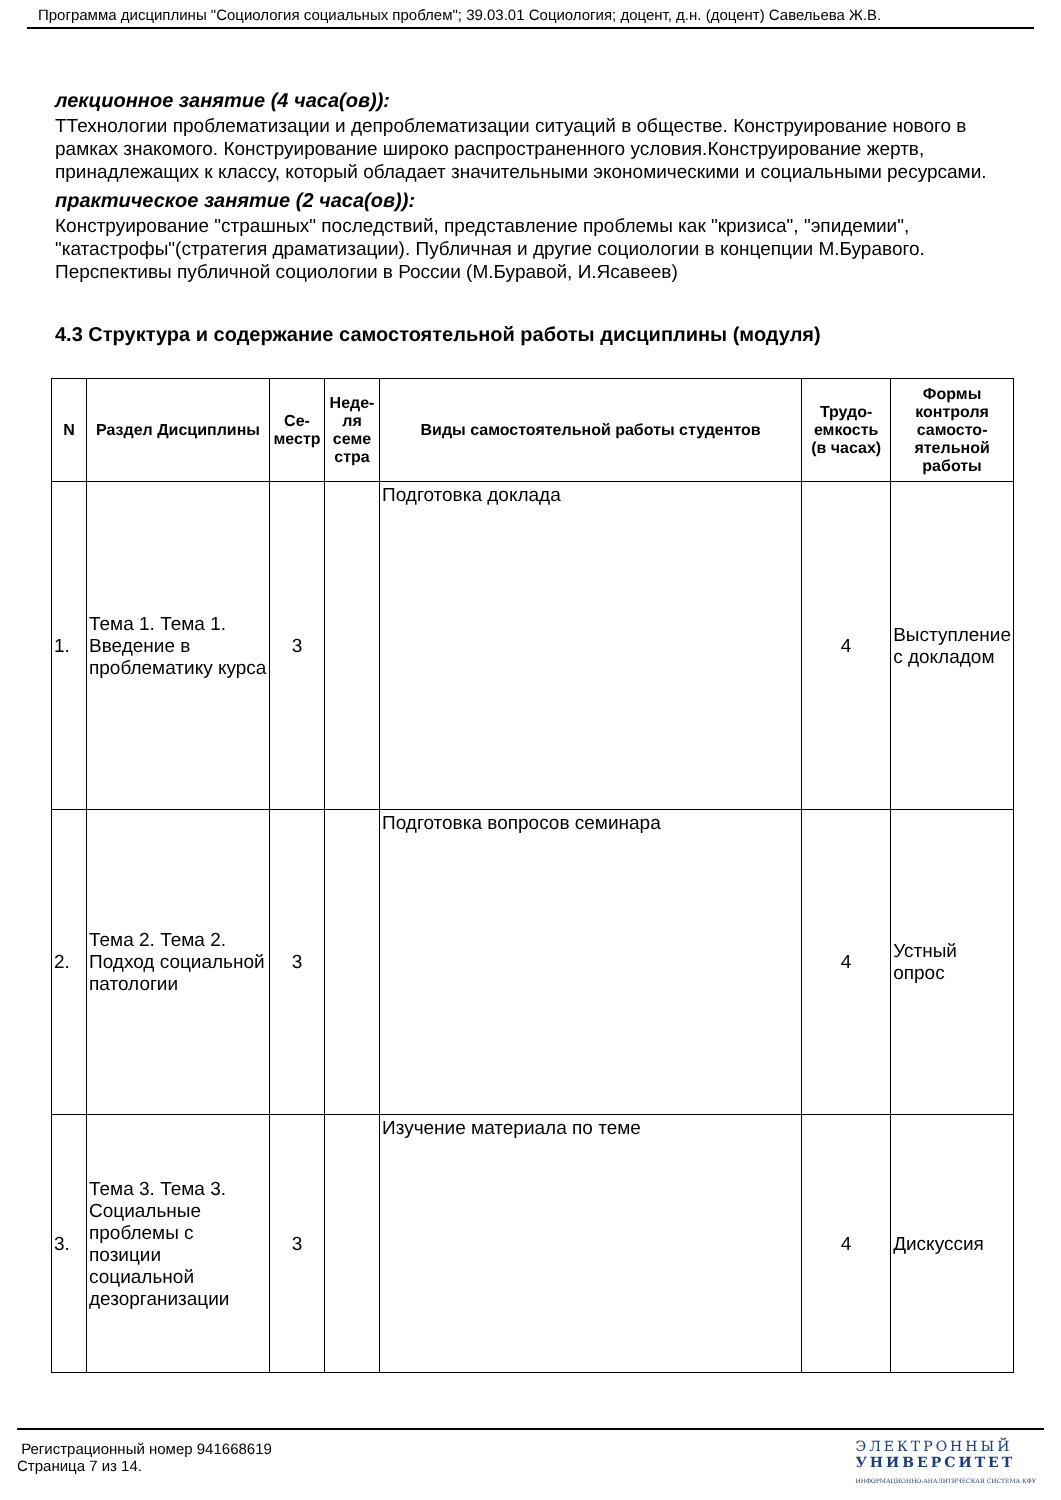Программа дисциплины "Социология социальных проблем"; 39.03.01 Социология; доцент, д.н. (доцент) Савельева Ж.В.
лекционное занятие (4 часа(ов)):
ТТехнологии проблематизации и депроблематизации ситуаций в обществе. Конструирование нового в рамках знакомого. Конструирование широко распространенного условия.Конструирование жертв, принадлежащих к классу, который обладает значительными экономическими и социальными ресурсами.
практическое занятие (2 часа(ов)):
Конструирование "страшных" последствий, представление проблемы как "кризиса", "эпидемии", "катастрофы"(стратегия драматизации). Публичная и другие социологии в концепции М.Буравого. Перспективы публичной социологии в России (М.Буравой, И.Ясавеев)
4.3 Структура и содержание самостоятельной работы дисциплины (модуля)
| N | Раздел Дисциплины | Се-местр | Неде-ля семе стра | Виды самостоятельной работы студентов | Трудо-емкость (в часах) | Формы контроля самосто-ятельной работы |
| --- | --- | --- | --- | --- | --- | --- |
| 1. | Тема 1. Тема 1. Введение в проблематику курса | 3 | | Подготовка доклада | 4 | Выступление с докладом |
| 2. | Тема 2. Тема 2. Подход социальной патологии | 3 | | Подготовка вопросов семинара | 4 | Устный опрос |
| 3. | Тема 3. Тема 3. Социальные проблемы с позиции социальной дезорганизации | 3 | | Изучение материала по теме | 4 | Дискуссия |
Регистрационный номер 941668619
Страница 7 из 14.
ЭЛЕКТРОННЫЙ
УНИВЕРСИТЕТ
ИНФОРМАЦИОННО-АНАЛИТИЧЕСКАЯ СИСТЕМА КФУ